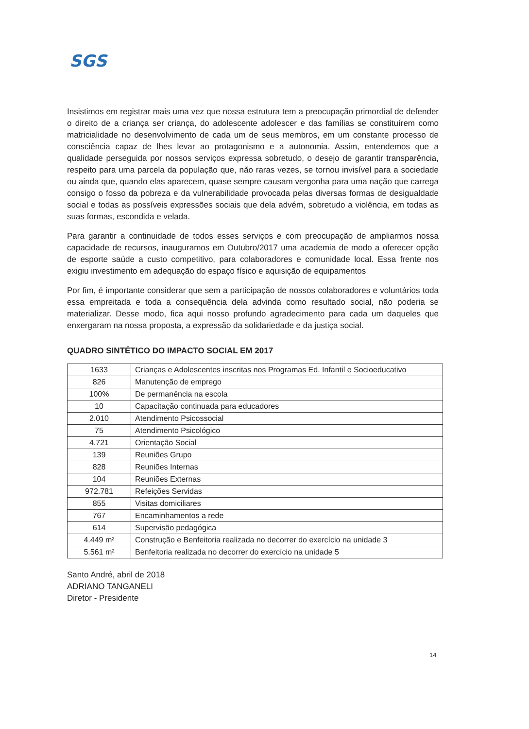SGS
Insistimos em registrar mais uma vez que nossa estrutura tem a preocupação primordial de defender o direito de a criança ser criança, do adolescente adolescer e das famílias se constituírem como matricialidade no desenvolvimento de cada um de seus membros, em um constante processo de consciência capaz de lhes levar ao protagonismo e a autonomia. Assim, entendemos que a qualidade perseguida por nossos serviços expressa sobretudo, o desejo de garantir transparência, respeito para uma parcela da população que, não raras vezes, se tornou invisível para a sociedade ou ainda que, quando elas aparecem, quase sempre causam vergonha para uma nação que carrega consigo o fosso da pobreza e da vulnerabilidade provocada pelas diversas formas de desigualdade social e todas as possíveis expressões sociais que dela advém, sobretudo a violência, em todas as suas formas, escondida e velada.
Para garantir a continuidade de todos esses serviços e com preocupação de ampliarmos nossa capacidade de recursos, inauguramos em Outubro/2017 uma academia de modo a oferecer opção de esporte saúde a custo competitivo, para colaboradores e comunidade local. Essa frente nos exigiu investimento em adequação do espaço físico e aquisição de equipamentos
Por fim, é importante considerar que sem a participação de nossos colaboradores e voluntários toda essa empreitada e toda a consequência dela advinda como resultado social, não poderia se materializar. Desse modo, fica aqui nosso profundo agradecimento para cada um daqueles que enxergaram na nossa proposta, a expressão da solidariedade e da justiça social.
QUADRO SINTÉTICO DO IMPACTO SOCIAL EM 2017
| 1633 | Crianças e Adolescentes inscritas nos Programas Ed. Infantil e Socioeducativo |
| 826 | Manutenção de emprego |
| 100% | De permanência na escola |
| 10 | Capacitação continuada para educadores |
| 2.010 | Atendimento Psicossocial |
| 75 | Atendimento Psicológico |
| 4.721 | Orientação Social |
| 139 | Reuniões Grupo |
| 828 | Reuniões Internas |
| 104 | Reuniões Externas |
| 972.781 | Refeições Servidas |
| 855 | Visitas domiciliares |
| 767 | Encaminhamentos a rede |
| 614 | Supervisão pedagógica |
| 4.449 m² | Construção e Benfeitoria realizada no decorrer do exercício na unidade 3 |
| 5.561 m² | Benfeitoria realizada no decorrer do exercício na unidade 5 |
Santo André, abril de 2018
ADRIANO TANGANELI
Diretor - Presidente
14